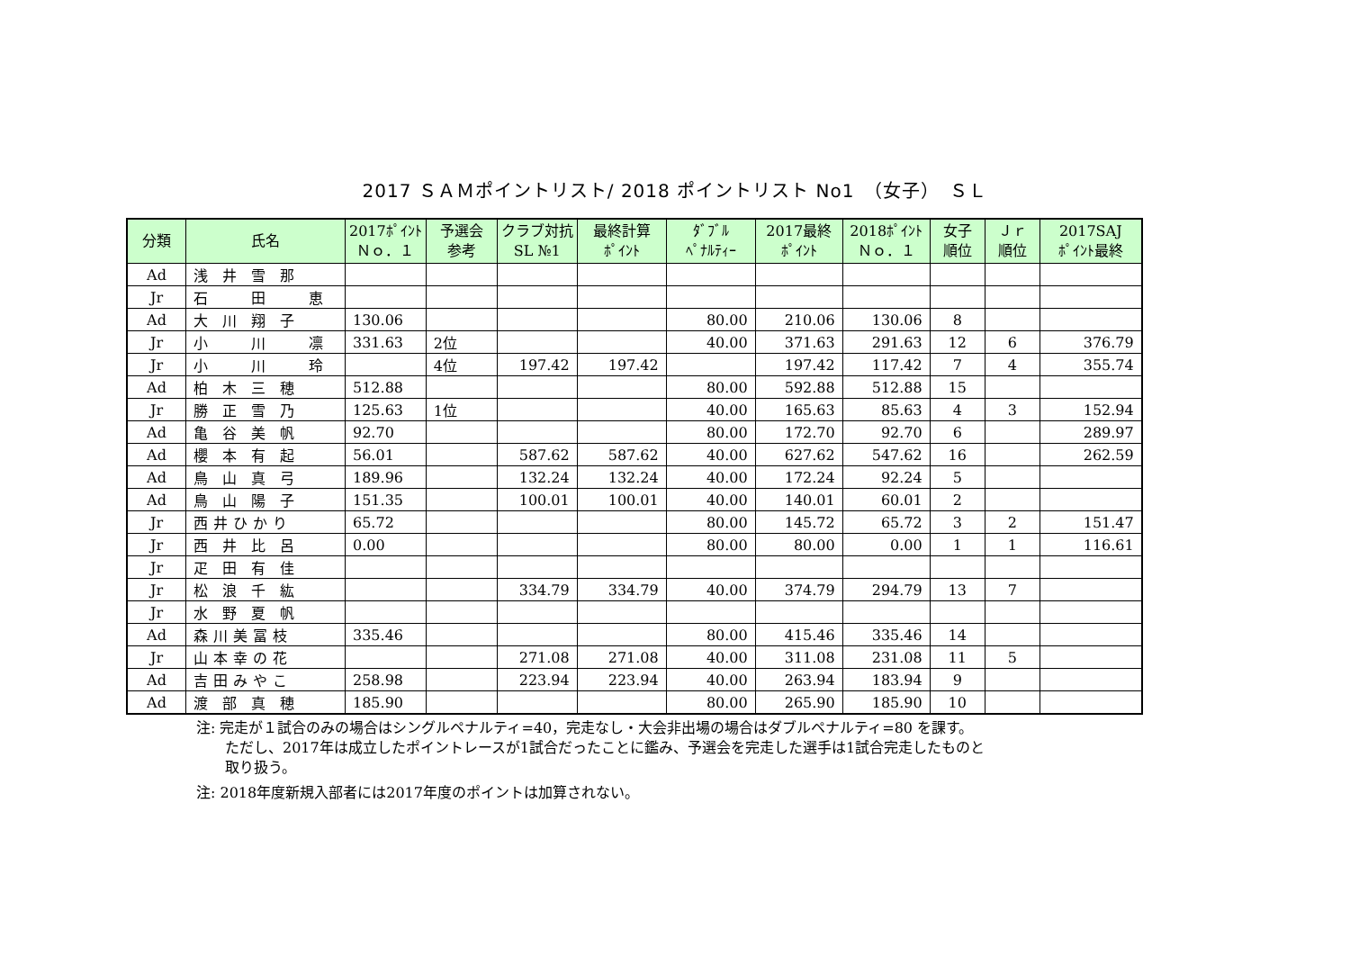2017 ＳＡＭポイントリスト/ 2018 ポイントリスト No1　（女子）　ＳＬ
| 分類 | 氏名 | 2017ﾎﾟｲﾝﾄ Ｎｏ．１ | 予選会 参考 | クラブ対抗 SL №1 | 最終計算 ﾎﾟｲﾝﾄ | ﾀﾞﾌﾞﾙ ﾍﾟﾅﾙﾃｨｰ | 2017最終 ﾎﾟｲﾝﾄ | 2018ﾎﾟｲﾝﾄ Ｎｏ．１ | 女子 順位 | Ｊｒ 順位 | 2017SAJ ﾎﾟｲﾝﾄ最終 |
| --- | --- | --- | --- | --- | --- | --- | --- | --- | --- | --- | --- |
| Ad | 浅井雪那 | | | | | | | | | | |
| Jr | 石 田 恵 | | | | | | | | | | |
| Ad | 大川翔子 | 130.06 | | | | 80.00 | 210.06 | 130.06 | 8 | | |
| Jr | 小 川 凛 | 331.63 | 2位 | | | 40.00 | 371.63 | 291.63 | 12 | 6 | 376.79 |
| Jr | 小 川 玲 | | 4位 | 197.42 | 197.42 | | 197.42 | 117.42 | 7 | 4 | 355.74 |
| Ad | 柏木三穂 | 512.88 | | | | 80.00 | 592.88 | 512.88 | 15 | | |
| Jr | 勝正雪乃 | 125.63 | 1位 | | | 40.00 | 165.63 | 85.63 | 4 | 3 | 152.94 |
| Ad | 亀谷美帆 | 92.70 | | | | 80.00 | 172.70 | 92.70 | 6 | | 289.97 |
| Ad | 櫻本有起 | 56.01 | | 587.62 | 587.62 | 40.00 | 627.62 | 547.62 | 16 | | 262.59 |
| Ad | 鳥山真弓 | 189.96 | | 132.24 | 132.24 | 40.00 | 172.24 | 92.24 | 5 | | |
| Ad | 鳥山陽子 | 151.35 | | 100.01 | 100.01 | 40.00 | 140.01 | 60.01 | 2 | | |
| Jr | 西井ひかり | 65.72 | | | | 80.00 | 145.72 | 65.72 | 3 | 2 | 151.47 |
| Jr | 西井比呂 | 0.00 | | | | 80.00 | 80.00 | 0.00 | 1 | 1 | 116.61 |
| Jr | 疋田有佳 | | | | | | | | | | |
| Jr | 松浪千紘 | | | 334.79 | 334.79 | 40.00 | 374.79 | 294.79 | 13 | 7 | |
| Jr | 水野夏帆 | | | | | | | | | | |
| Ad | 森川美冨枝 | 335.46 | | | | 80.00 | 415.46 | 335.46 | 14 | | |
| Jr | 山本幸の花 | | | 271.08 | 271.08 | 40.00 | 311.08 | 231.08 | 11 | 5 | |
| Ad | 吉田みやこ | 258.98 | | 223.94 | 223.94 | 40.00 | 263.94 | 183.94 | 9 | | |
| Ad | 渡部真穂 | 185.90 | | | | 80.00 | 265.90 | 185.90 | 10 | | |
注: 完走が１試合のみの場合はシングルペナルティ=40，完走なし・大会非出場の場合はダブルペナルティ=80 を課す。
　　ただし、2017年は成立したポイントレースが1試合だったことに鑑み、予選会を完走した選手は1試合完走したものと
　　取り扱う。
注: 2018年度新規入部者には2017年度のポイントは加算されない。